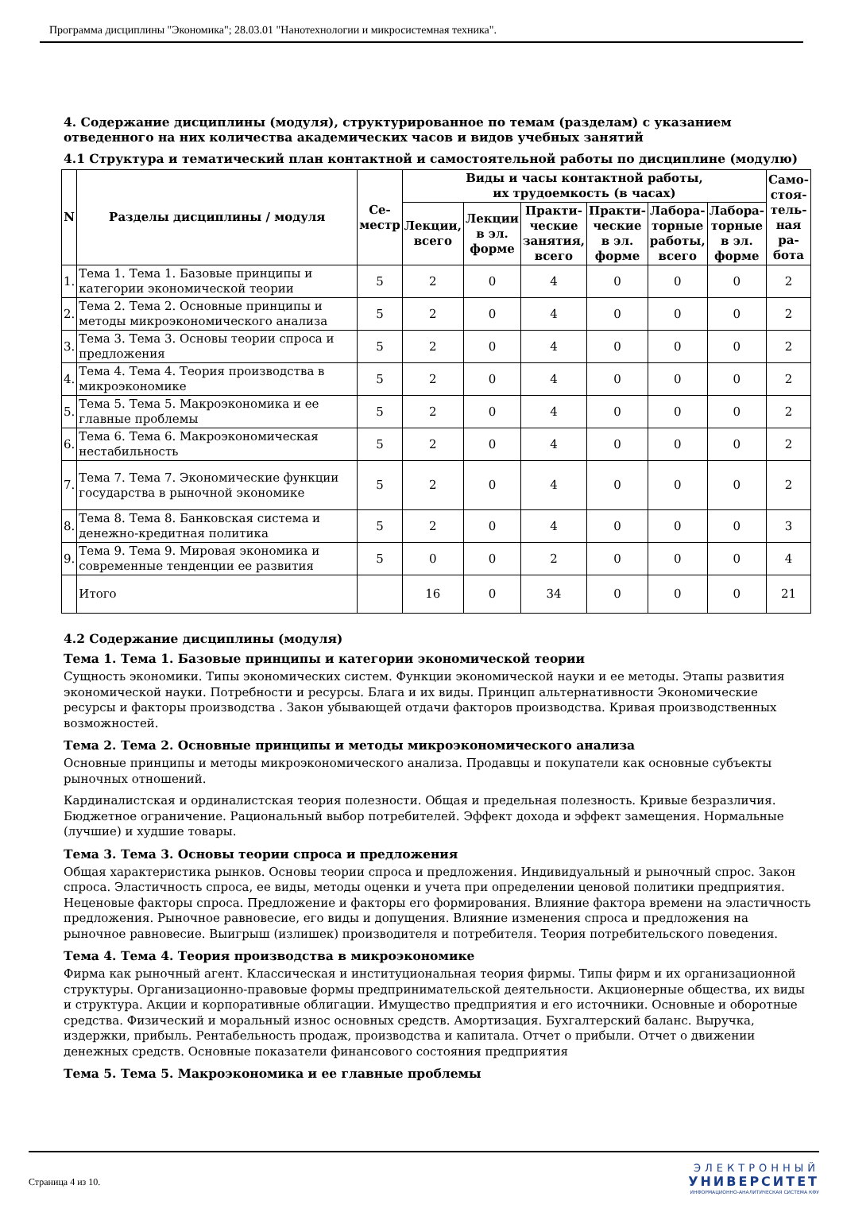Программа дисциплины "Экономика"; 28.03.01 "Нанотехнологии и микросистемная техника".
4. Содержание дисциплины (модуля), структурированное по темам (разделам) с указанием отведенного на них количества академических часов и видов учебных занятий
4.1 Структура и тематический план контактной и самостоятельной работы по дисциплине (модулю)
| N | Разделы дисциплины / модуля | Се- местр | Виды и часы контактной работы, их трудоемкость (в часах) | | | | | | Само- стоя- тель- ная ра- бота |
| --- | --- | --- | --- | --- | --- | --- | --- | --- | --- |
| | | | Лекции, всего | Лекции в эл. форме | Практи- ческие занятия, всего | Практи- ческие в эл. форме | Лабора- торные работы, всего | Лабора- торные в эл. форме | |
| 1. | Тема 1. Тема 1. Базовые принципы и категории экономической теории | 5 | 2 | 0 | 4 | 0 | 0 | 0 | 2 |
| 2. | Тема 2. Тема 2. Основные принципы и методы микроэкономического анализа | 5 | 2 | 0 | 4 | 0 | 0 | 0 | 2 |
| 3. | Тема 3. Тема 3. Основы теории спроса и предложения | 5 | 2 | 0 | 4 | 0 | 0 | 0 | 2 |
| 4. | Тема 4. Тема 4. Теория производства в микроэкономике | 5 | 2 | 0 | 4 | 0 | 0 | 0 | 2 |
| 5. | Тема 5. Тема 5. Макроэкономика и ее главные проблемы | 5 | 2 | 0 | 4 | 0 | 0 | 0 | 2 |
| 6. | Тема 6. Тема 6. Макроэкономическая нестабильность | 5 | 2 | 0 | 4 | 0 | 0 | 0 | 2 |
| 7. | Тема 7. Тема 7. Экономические функции государства в рыночной экономике | 5 | 2 | 0 | 4 | 0 | 0 | 0 | 2 |
| 8. | Тема 8. Тема 8. Банковская система и денежно-кредитная политика | 5 | 2 | 0 | 4 | 0 | 0 | 0 | 3 |
| 9. | Тема 9. Тема 9. Мировая экономика и современные тенденции ее развития | 5 | 0 | 0 | 2 | 0 | 0 | 0 | 4 |
| | Итого | | 16 | 0 | 34 | 0 | 0 | 0 | 21 |
4.2 Содержание дисциплины (модуля)
Тема 1. Тема 1. Базовые принципы и категории экономической теории
Сущность экономики. Типы экономических систем. Функции экономической науки и ее методы. Этапы развития экономической науки. Потребности и ресурсы. Блага и их виды. Принцип альтернативности Экономические ресурсы и факторы производства . Закон убывающей отдачи факторов производства. Кривая производственных возможностей.
Тема 2. Тема 2. Основные принципы и методы микроэкономического анализа
Основные принципы и методы микроэкономического анализа. Продавцы и покупатели как основные субъекты рыночных отношений.
Кардиналистская и ординалистская теория полезности. Общая и предельная полезность. Кривые безразличия. Бюджетное ограничение. Рациональный выбор потребителей. Эффект дохода и эффект замещения. Нормальные (лучшие) и худшие товары.
Тема 3. Тема 3. Основы теории спроса и предложения
Общая характеристика рынков. Основы теории спроса и предложения. Индивидуальный и рыночный спрос. Закон спроса. Эластичность спроса, ее виды, методы оценки и учета при определении ценовой политики предприятия. Неценовые факторы спроса. Предложение и факторы его формирования. Влияние фактора времени на эластичность предложения. Рыночное равновесие, его виды и допущения. Влияние изменения спроса и предложения на рыночное равновесие. Выигрыш (излишек) производителя и потребителя. Теория потребительского поведения.
Тема 4. Тема 4. Теория производства в микроэкономике
Фирма как рыночный агент. Классическая и институциональная теория фирмы. Типы фирм и их организационной структуры. Организационно-правовые формы предпринимательской деятельности. Акционерные общества, их виды и структура. Акции и корпоративные облигации. Имущество предприятия и его источники. Основные и оборотные средства. Физический и моральный износ основных средств. Амортизация. Бухгалтерский баланс. Выручка, издержки, прибыль. Рентабельность продаж, производства и капитала. Отчет о прибыли. Отчет о движении денежных средств. Основные показатели финансового состояния предприятия
Тема 5. Тема 5. Макроэкономика и ее главные проблемы
Страница 4 из 10.
ЭЛЕКТРОННЫЙ
УНИВЕРСИТЕТ
ИНФОРМАЦИОННО-АНАЛИТИЧЕСКАЯ СИСТЕМА КФУ